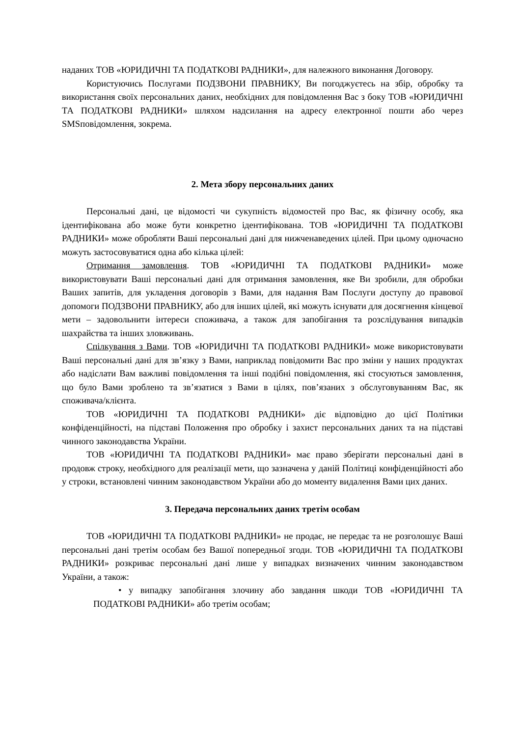наданих ТОВ «ЮРИДИЧНІ ТА ПОДАТКОВІ РАДНИКИ», для належного виконання Договору.
Користуючись Послугами ПОДЗВОНИ ПРАВНИКУ, Ви погоджуєтесь на збір, обробку та використання своїх персональних даних, необхідних для повідомлення Вас з боку ТОВ «ЮРИДИЧНІ ТА ПОДАТКОВІ РАДНИКИ» шляхом надсилання на адресу електронної пошти або через SMSповідомлення, зокрема.
2. Мета збору персональних даних
Персональні дані, це відомості чи сукупність відомостей про Вас, як фізичну особу, яка ідентифікована або може бути конкретно ідентифікована. ТОВ «ЮРИДИЧНІ ТА ПОДАТКОВІ РАДНИКИ» може обробляти Ваші персональні дані для нижченаведених цілей. При цьому одночасно можуть застосовуватися одна або кілька цілей:
Отримання замовлення. ТОВ «ЮРИДИЧНІ ТА ПОДАТКОВІ РАДНИКИ» може використовувати Ваші персональні дані для отримання замовлення, яке Ви зробили, для обробки Ваших запитів, для укладення договорів з Вами, для надання Вам Послуги доступу до правової допомоги ПОДЗВОНИ ПРАВНИКУ, або для інших цілей, які можуть існувати для досягнення кінцевої мети – задовольнити інтереси споживача, а також для запобігання та розслідування випадків шахрайства та інших зловживань.
Спілкування з Вами. ТОВ «ЮРИДИЧНІ ТА ПОДАТКОВІ РАДНИКИ» може використовувати Ваші персональні дані для зв’язку з Вами, наприклад повідомити Вас про зміни у наших продуктах або надіслати Вам важливі повідомлення та інші подібні повідомлення, які стосуються замовлення, що було Вами зроблено та зв’язатися з Вами в цілях, пов’язаних з обслуговуванням Вас, як споживача/клієнта.
ТОВ «ЮРИДИЧНІ ТА ПОДАТКОВІ РАДНИКИ» діє відповідно до цієї Політики конфіденційності, на підставі Положення про обробку і захист персональних даних та на підставі чинного законодавства України.
ТОВ «ЮРИДИЧНІ ТА ПОДАТКОВІ РАДНИКИ» має право зберігати персональні дані в продовж строку, необхідного для реалізації мети, що зазначена у даній Політиці конфіденційності або у строки, встановлені чинним законодавством України або до моменту видалення Вами цих даних.
3. Передача персональних даних третім особам
ТОВ «ЮРИДИЧНІ ТА ПОДАТКОВІ РАДНИКИ» не продає, не передає та не розголошує Ваші персональні дані третім особам без Вашої попередньої згоди. ТОВ «ЮРИДИЧНІ ТА ПОДАТКОВІ РАДНИКИ» розкриває персональні дані лише у випадках визначених чинним законодавством України, а також:
• у випадку запобігання злочину або завдання шкоди ТОВ «ЮРИДИЧНІ ТА ПОДАТКОВІ РАДНИКИ» або третім особам;